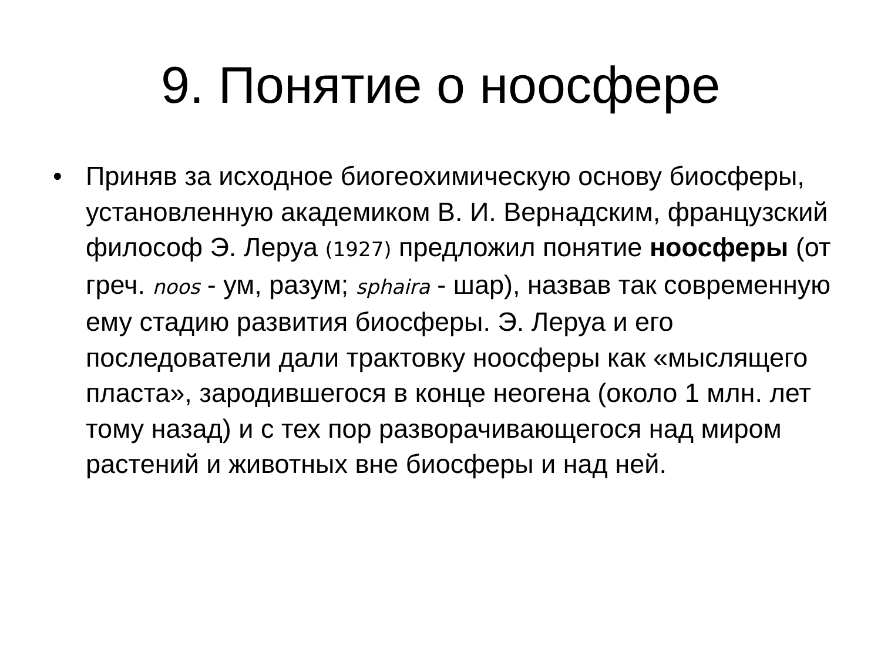9. Понятие о ноосфере
• Приняв за исходное биогеохимическую основу биосферы, установленную академиком В. И. Вернадским, французский философ Э. Леруа (1927) предложил понятие ноосферы (от греч. noos - ум, разум; sphaira - шар), назвав так современную ему стадию развития биосферы. Э. Леруа и его последователи дали трактовку ноосферы как «мыслящего пласта», зародившегося в конце неогена (около 1 млн. лет тому назад) и с тех пор разворачивающегося над миром растений и животных вне биосферы и над ней.